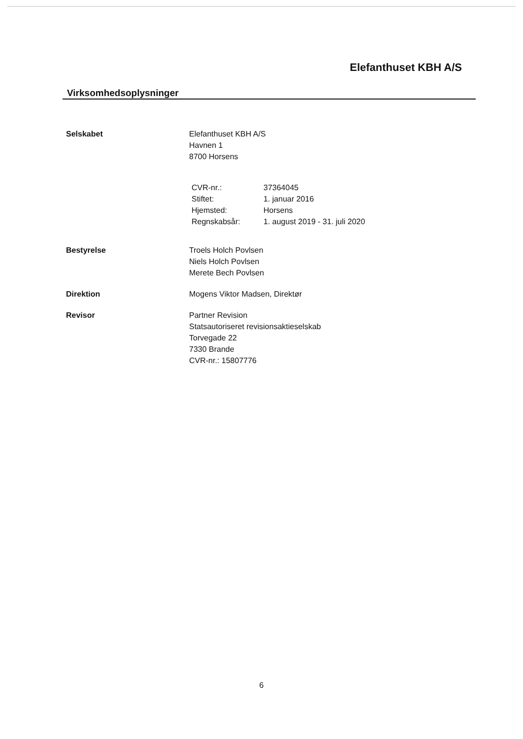Elefanthuset KBH A/S
Virksomhedsoplysninger
Selskabet Elefanthuset KBH A/S
Havnen 1
8700 Horsens
| CVR-nr.: | 37364045 |
| Stiftet: | 1. januar 2016 |
| Hjemsted: | Horsens |
| Regnskabsår: | 1. august 2019 - 31. juli 2020 |
Bestyrelse Troels Holch Povlsen
Niels Holch Povlsen
Merete Bech Povlsen
Direktion Mogens Viktor Madsen, Direktør
Revisor Partner Revision
Statsautoriseret revisionsaktieselskab
Torvegade 22
7330 Brande
CVR-nr.: 15807776
6